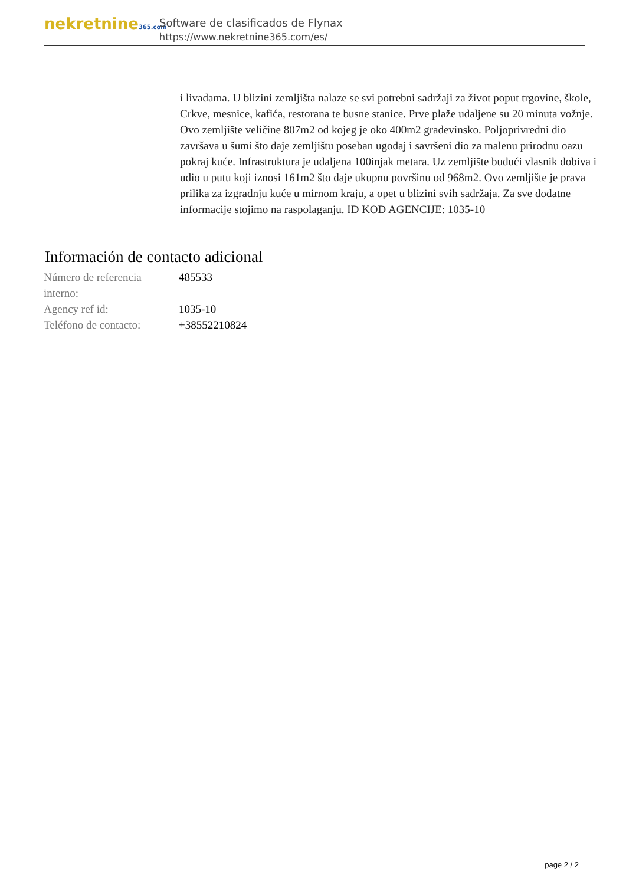nekretnine365.com
Software de clasificados de Flynax
https://www.nekretnine365.com/es/
i livadama. U blizini zemljišta nalaze se svi potrebni sadržaji za život poput trgovine, škole, Crkve, mesnice, kafića, restorana te busne stanice. Prve plaže udaljene su 20 minuta vožnje. Ovo zemljište veličine 807m2 od kojeg je oko 400m2 građevinsko. Poljoprivredni dio završava u šumi što daje zemljištu poseban ugođaj i savršeni dio za malenu prirodnu oazu pokraj kuće. Infrastruktura je udaljena 100injak metara. Uz zemljište budući vlasnik dobiva i udio u putu koji iznosi 161m2 što daje ukupnu površinu od 968m2. Ovo zemljište je prava prilika za izgradnju kuće u mirnom kraju, a opet u blizini svih sadržaja. Za sve dodatne informacije stojimo na raspolaganju. ID KOD AGENCIJE: 1035-10
Información de contacto adicional
| Número de referencia interno: | 485533 |
| Agency ref id: | 1035-10 |
| Teléfono de contacto: | +38552210824 |
page 2 / 2